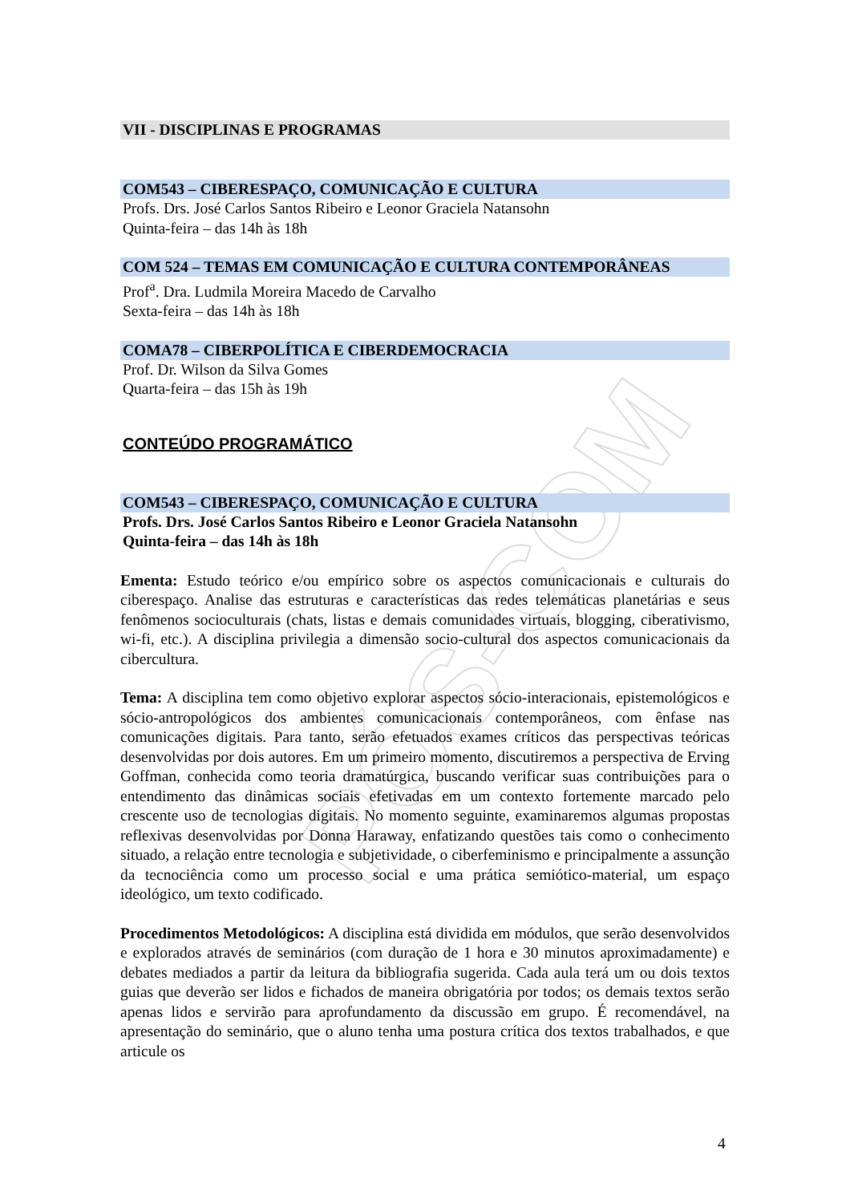PÓS-COM
VII - DISCIPLINAS E PROGRAMAS
COM543 – CIBERESPAÇO, COMUNICAÇÃO E CULTURA
Profs. Drs. José Carlos Santos Ribeiro e Leonor Graciela Natansohn
Quinta-feira – das 14h às 18h
COM 524 – TEMAS EM COMUNICAÇÃO E CULTURA CONTEMPORÂNEAS
Prof<sup>a</sup>. Dra. Ludmila Moreira Macedo de Carvalho
Sexta-feira – das 14h às 18h
COMA78 – CIBERPOLÍTICA E CIBERDEMOCRACIA
Prof. Dr. Wilson da Silva Gomes
Quarta-feira – das 15h às 19h
CONTEÚDO PROGRAMÁTICO
COM543 – CIBERESPAÇO, COMUNICAÇÃO E CULTURA
Profs. Drs. José Carlos Santos Ribeiro e Leonor Graciela Natansohn
Quinta-feira – das 14h às 18h
Ementa: Estudo teórico e/ou empírico sobre os aspectos comunicacionais e culturais do ciberespaço. Analise das estruturas e características das redes telemáticas planetárias e seus fenômenos socioculturais (chats, listas e demais comunidades virtuais, blogging, ciberativismo, wi-fi, etc.). A disciplina privilegia a dimensão socio-cultural dos aspectos comunicacionais da cibercultura.
Tema: A disciplina tem como objetivo explorar aspectos sócio-interacionais, epistemológicos e sócio-antropológicos dos ambientes comunicacionais contemporâneos, com ênfase nas comunicações digitais. Para tanto, serão efetuados exames críticos das perspectivas teóricas desenvolvidas por dois autores. Em um primeiro momento, discutiremos a perspectiva de Erving Goffman, conhecida como teoria dramatúrgica, buscando verificar suas contribuições para o entendimento das dinâmicas sociais efetivadas em um contexto fortemente marcado pelo crescente uso de tecnologias digitais. No momento seguinte, examinaremos algumas propostas reflexivas desenvolvidas por Donna Haraway, enfatizando questões tais como o conhecimento situado, a relação entre tecnologia e subjetividade, o ciberfeminismo e principalmente a assunção da tecnociência como um processo social e uma prática semiótico-material, um espaço ideológico, um texto codificado.
Procedimentos Metodológicos: A disciplina está dividida em módulos, que serão desenvolvidos e explorados através de seminários (com duração de 1 hora e 30 minutos aproximadamente) e debates mediados a partir da leitura da bibliografia sugerida. Cada aula terá um ou dois textos guias que deverão ser lidos e fichados de maneira obrigatória por todos; os demais textos serão apenas lidos e servirão para aprofundamento da discussão em grupo. É recomendável, na apresentação do seminário, que o aluno tenha uma postura crítica dos textos trabalhados, e que articule os
4